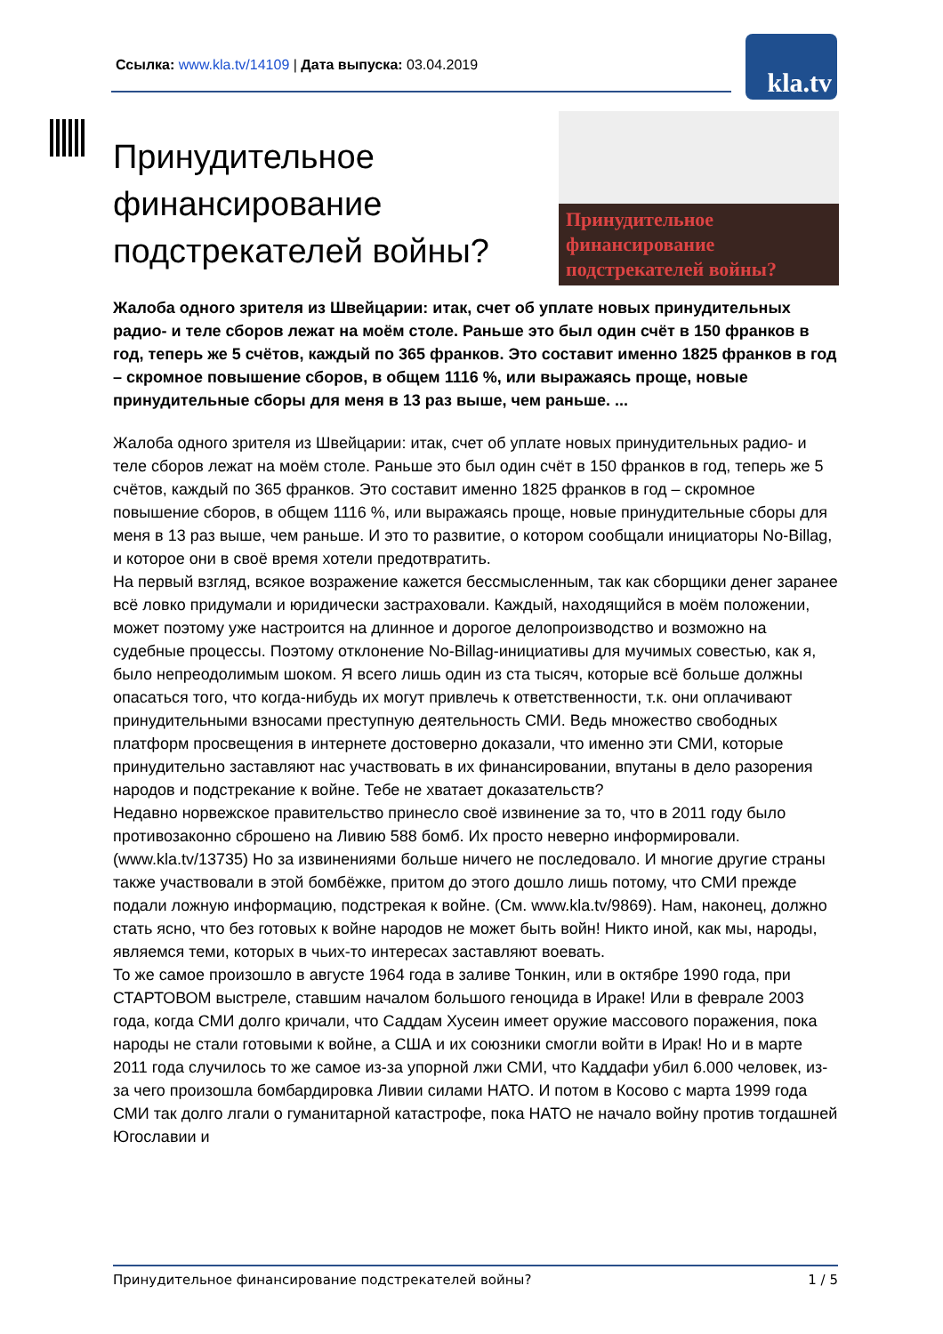Ссылка: www.kla.tv/14109 | Дата выпуска: 03.04.2019
kla.tv
Принудительное финансирование подстрекателей войны?
Принудительное финансирование подстрекателей войны?
Жалоба одного зрителя из Швейцарии: итак, счет об уплате новых принудительных радио- и теле сборов лежат на моём столе. Раньше это был один счёт в 150 франков в год, теперь же 5 счётов, каждый по 365 франков. Это составит именно 1825 франков в год – скромное повышение сборов, в общем 1116 %, или выражаясь проще, новые принудительные сборы для меня в 13 раз выше, чем раньше. ...
Жалоба одного зрителя из Швейцарии: итак, счет об уплате новых принудительных радио- и теле сборов лежат на моём столе. Раньше это был один счёт в 150 франков в год, теперь же 5 счётов, каждый по 365 франков. Это составит именно 1825 франков в год – скромное повышение сборов, в общем 1116 %, или выражаясь проще, новые принудительные сборы для меня в 13 раз выше, чем раньше. И это то развитие, о котором сообщали инициаторы No-Billag, и которое они в своё время хотели предотвратить.
На первый взгляд, всякое возражение кажется бессмысленным, так как сборщики денег заранее всё ловко придумали и юридически застраховали. Каждый, находящийся в моём положении, может поэтому уже настроится на длинное и дорогое делопроизводство и возможно на судебные процессы. Поэтому отклонение No-Billag-инициативы для мучимых совестью, как я, было непреодолимым шоком. Я всего лишь один из ста тысяч, которые всё больше должны опасаться того, что когда-нибудь их могут привлечь к ответственности, т.к. они оплачивают принудительными взносами преступную деятельность СМИ. Ведь множество свободных платформ просвещения в интернете достоверно доказали, что именно эти СМИ, которые принудительно заставляют нас участвовать в их финансировании, впутаны в дело разорения народов и подстрекание к войне. Тебе не хватает доказательств?
Недавно норвежское правительство принесло своё извинение за то, что в 2011 году было противозаконно сброшено на Ливию 588 бомб. Их просто неверно информировали. (www.kla.tv/13735) Но за извинениями больше ничего не последовало. И многие другие страны также участвовали в этой бомбёжке, притом до этого дошло лишь потому, что СМИ прежде подали ложную информацию, подстрекая к войне. (См. www.kla.tv/9869). Нам, наконец, должно стать ясно, что без готовых к войне народов не может быть войн! Никто иной, как мы, народы, являемся теми, которых в чьих-то интересах заставляют воевать.
То же самое произошло в августе 1964 года в заливе Тонкин, или в октябре 1990 года, при СТАРТОВОМ выстреле, ставшим началом большого геноцида в Ираке! Или в феврале 2003 года, когда СМИ долго кричали, что Саддам Хусеин имеет оружие массового поражения, пока народы не стали готовыми к войне, а США и их союзники смогли войти в Ирак! Но и в марте 2011 года случилось то же самое из-за упорной лжи СМИ, что Каддафи убил 6.000 человек, из-за чего произошла бомбардировка Ливии силами НАТО. И потом в Косово с марта 1999 года СМИ так долго лгали о гуманитарной катастрофе, пока НАТО не начало войну против тогдашней Югославии и
Принудительное финансирование подстрекателей войны? 1 / 5